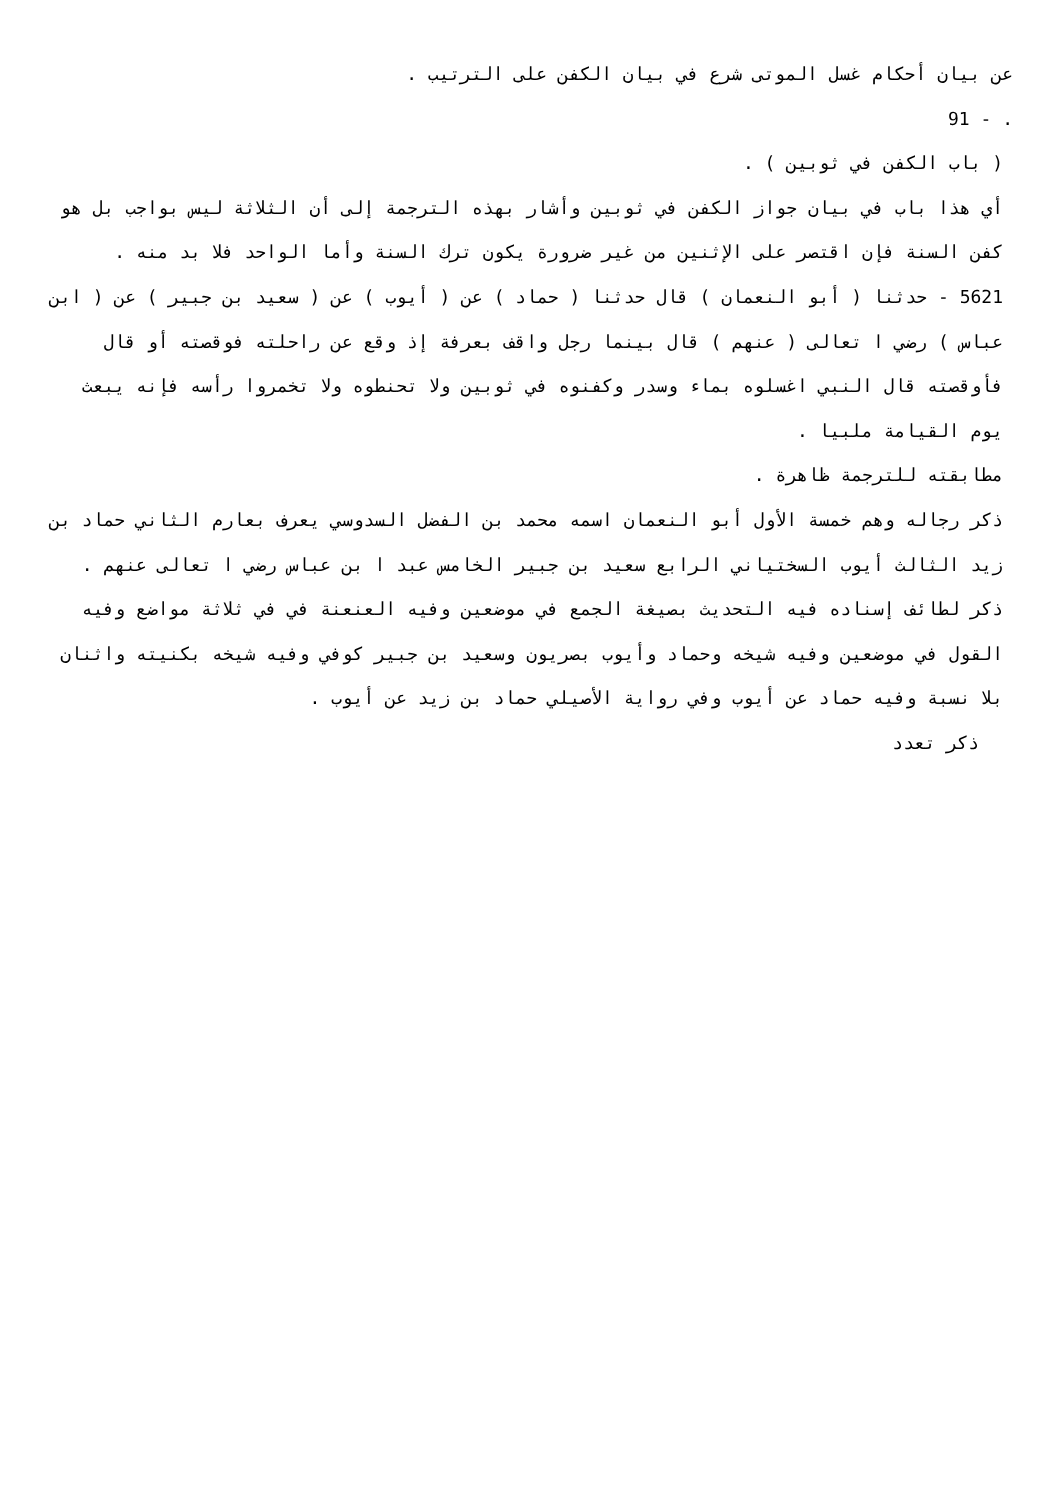عن بيان أحكام غسل الموتى شرع في بيان الكفن على الترتيب .
. - 91
( باب الكفن في ثوبين ) .
أي هذا باب في بيان جواز الكفن في ثوبين وأشار بهذه الترجمة إلى أن الثلاثة ليس بواجب بل هو كفن السنة فإن اقتصر على الإثنين من غير ضرورة يكون ترك السنة وأما الواحد فلا بد منه .
5621 - حدثنا ( أبو النعمان ) قال حدثنا ( حماد ) عن ( أيوب ) عن ( سعيد بن جبير ) عن ( ابن عباس ) رضي ا تعالى ( عنهم ) قال بينما رجل واقف بعرفة إذ وقع عن راحلته فوقصته أو قال فأوقصته قال النبي اغسلوه بماء وسدر وكفنوه في ثوبين ولا تحنطوه ولا تخمروا رأسه فإنه يبعث يوم القيامة ملبيا .
مطابقته للترجمة ظاهرة .
ذكر رجاله وهم خمسة الأول أبو النعمان اسمه محمد بن الفضل السدوسي يعرف بعارم الثاني حماد بن زيد الثالث أيوب السختياني الرابع سعيد بن جبير الخامس عبد ا بن عباس رضي ا تعالى عنهم .
ذكر لطائف إسناده فيه التحديث بصيغة الجمع في موضعين وفيه العنعنة في في ثلاثة مواضع وفيه القول في موضعين وفيه شيخه وحماد وأيوب بصريون وسعيد بن جبير كوفي وفيه شيخه بكنيته واثنان بلا نسبة وفيه حماد عن أيوب وفي رواية الأصيلي حماد بن زيد عن أيوب .
ذكر تعدد